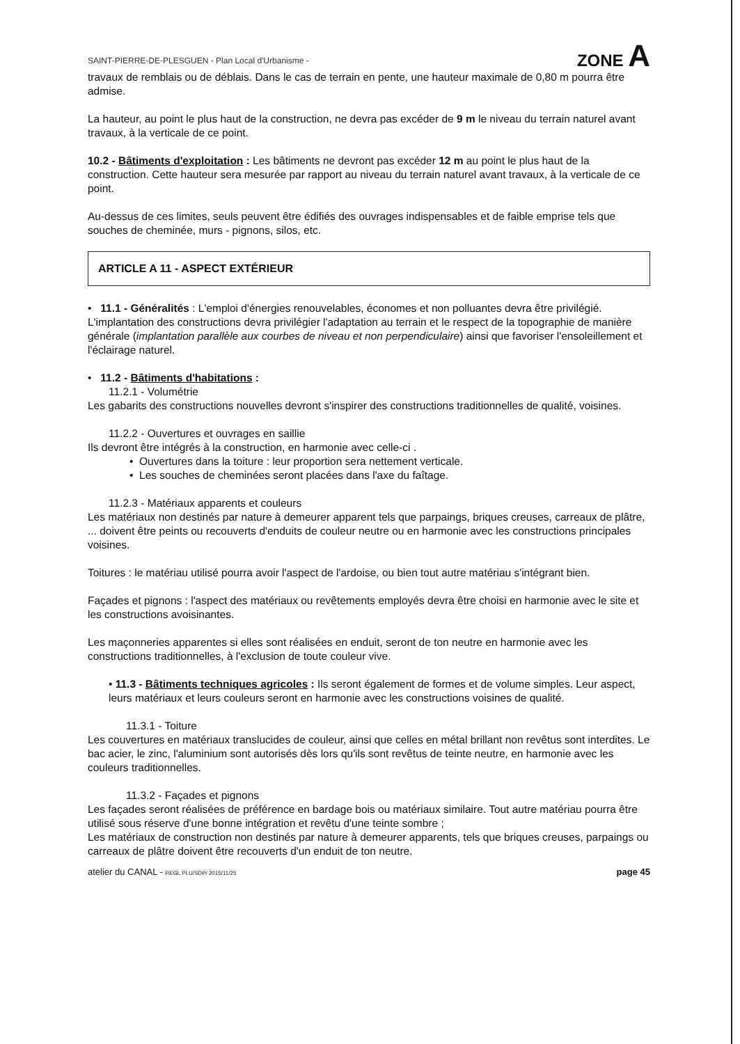SAINT-PIERRE-DE-PLESGUEN - Plan Local d'Urbanisme - ZONE A
travaux de remblais ou de déblais. Dans le cas de terrain en pente, une hauteur maximale de 0,80 m pourra être admise.
La hauteur, au point le plus haut de la construction, ne devra pas excéder de 9 m le niveau du terrain naturel avant travaux, à la verticale de ce point.
10.2 - Bâtiments d'exploitation : Les bâtiments ne devront pas excéder 12 m au point le plus haut de la construction. Cette hauteur sera mesurée par rapport au niveau du terrain naturel avant travaux, à la verticale de ce point.
Au-dessus de ces limites, seuls peuvent être édifiés des ouvrages indispensables et de faible emprise tels que souches de cheminée, murs - pignons, silos, etc.
ARTICLE A 11 - ASPECT EXTÉRIEUR
• 11.1 - Généralités : L'emploi d'énergies renouvelables, économes et non polluantes devra être privilégié.
L'implantation des constructions devra privilégier l'adaptation au terrain et le respect de la topographie de manière générale (implantation parallèle aux courbes de niveau et non perpendiculaire) ainsi que favoriser l'ensoleillement et l'éclairage naturel.
• 11.2 - Bâtiments d'habitations :
11.2.1 - Volumétrie
Les gabarits des constructions nouvelles devront s'inspirer des constructions traditionnelles de qualité, voisines.
11.2.2 - Ouvertures et ouvrages en saillie
Ils devront être intégrés à la construction, en harmonie avec celle-ci .
• Ouvertures dans la toiture : leur proportion sera nettement verticale.
• Les souches de cheminées seront placées dans l'axe du faîtage.
11.2.3 - Matériaux apparents et couleurs
Les matériaux non destinés par nature à demeurer apparent tels que parpaings, briques creuses, carreaux de plâtre, ... doivent être peints ou recouverts d'enduits de couleur neutre ou en harmonie avec les constructions principales voisines.
Toitures : le matériau utilisé pourra avoir l'aspect de l'ardoise, ou bien tout autre matériau s'intégrant bien.
Façades et pignons : l'aspect des matériaux ou revêtements employés devra être choisi en harmonie avec le site et les constructions avoisinantes.
Les maçonneries apparentes si elles sont réalisées en enduit, seront de ton neutre en harmonie avec les constructions traditionnelles, à l'exclusion de toute couleur vive.
• 11.3 - Bâtiments techniques agricoles : Ils seront également de formes et de volume simples. Leur aspect, leurs matériaux et leurs couleurs seront en harmonie avec les constructions voisines de qualité.
11.3.1 - Toiture
Les couvertures en matériaux translucides de couleur, ainsi que celles en métal brillant non revêtus sont interdites. Le bac acier, le zinc, l'aluminium sont autorisés dès lors qu'ils sont revêtus de teinte neutre, en harmonie avec les couleurs traditionnelles.
11.3.2 - Façades et pignons
Les façades seront réalisées de préférence en bardage bois ou matériaux similaire. Tout autre matériau pourra être utilisé sous réserve d'une bonne intégration et revêtu d'une teinte sombre ;
Les matériaux de construction non destinés par nature à demeurer apparents, tels que briques creuses, parpaings ou carreaux de plâtre doivent être recouverts d'un enduit de ton neutre.
atelier du CANAL - REGL PLU/SDP/ 2015/11/25 page 45